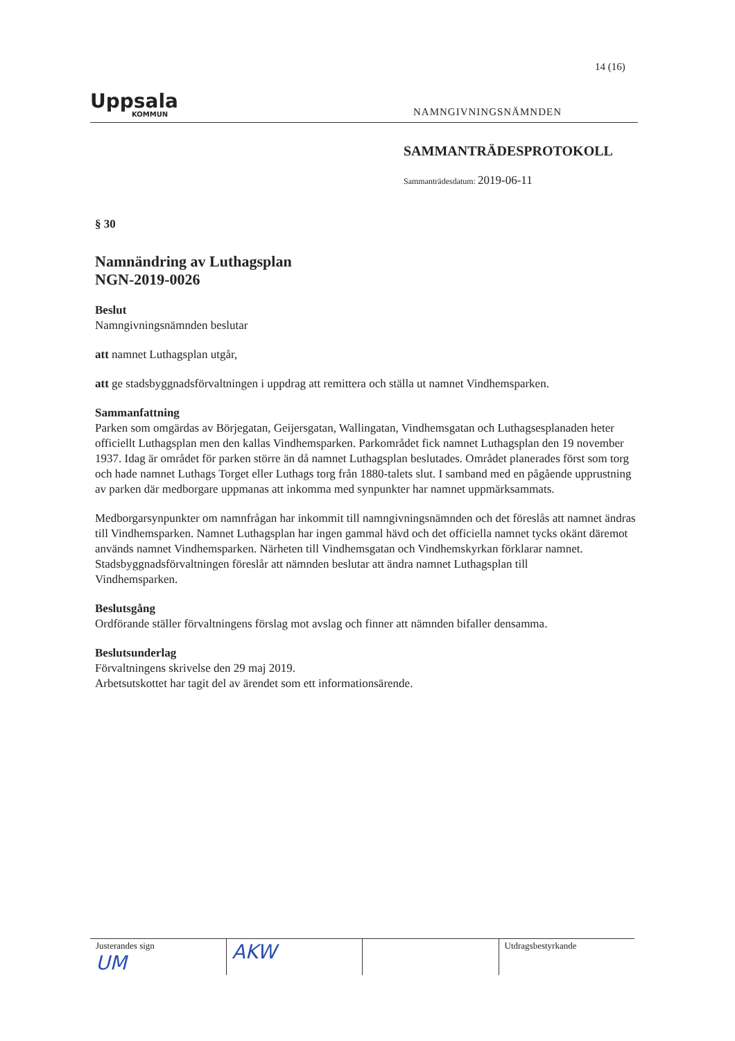14 (16)
Uppsala
KOMMUN
NAMNGIVNINGSNÄMNDEN
SAMMANTRÄDESPROTOKOLL
Sammanträdesdatum: 2019-06-11
§ 30
Namnändring av Luthagsplan
NGN-2019-0026
Beslut
Namngivningsnämnden beslutar
att namnet Luthagsplan utgår,
att ge stadsbyggnadsförvaltningen i uppdrag att remittera och ställa ut namnet Vindhemsparken.
Sammanfattning
Parken som omgärdas av Börjegatan, Geijersgatan, Wallingatan, Vindhemsgatan och Luthagsesplanaden heter officiellt Luthagsplan men den kallas Vindhemsparken. Parkområdet fick namnet Luthagsplan den 19 november 1937. Idag är området för parken större än då namnet Luthagsplan beslutades. Området planerades först som torg och hade namnet Luthags Torget eller Luthags torg från 1880-talets slut. I samband med en pågående upprustning av parken där medborgare uppmanas att inkomma med synpunkter har namnet uppmärksammats.
Medborgarsynpunkter om namnfrågan har inkommit till namngivningsnämnden och det föreslås att namnet ändras till Vindhemsparken. Namnet Luthagsplan har ingen gammal hävd och det officiella namnet tycks okänt däremot används namnet Vindhemsparken. Närheten till Vindhemsgatan och Vindhemskyrkan förklarar namnet. Stadsbyggnadsförvaltningen föreslår att nämnden beslutar att ändra namnet Luthagsplan till
Vindhemsparken.
Beslutsgång
Ordförande ställer förvaltningens förslag mot avslag och finner att nämnden bifaller densamma.
Beslutsunderlag
Förvaltningens skrivelse den 29 maj 2019.
Arbetsutskottet har tagit del av ärendet som ett informationsärende.
Justerandes sign
UM
AKW
Utdragsbestyrkande